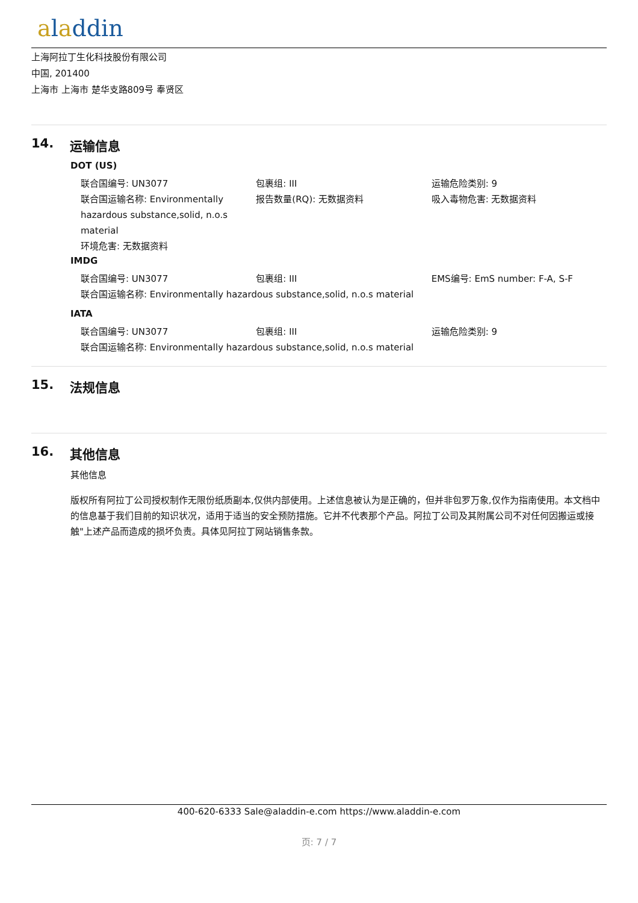aladdin
上海阿拉丁生化科技股份有限公司
中国, 201400
上海市 上海市 楚华支路809号 奉贤区
14. 运输信息
DOT (US)
联合国编号: UN3077 包裹组: III 运输危险类别: 9
联合国运输名称: Environmentally hazardous substance,solid, n.o.s material
报告数量(RQ): 无数据资料 吸入毒物危害: 无数据资料
环境危害: 无数据资料
IMDG
联合国编号: UN3077 包裹组: III EMS编号: EmS number: F-A, S-F
联合国运输名称: Environmentally hazardous substance,solid, n.o.s material
IATA
联合国编号: UN3077 包裹组: III 运输危险类别: 9
联合国运输名称: Environmentally hazardous substance,solid, n.o.s material
15. 法规信息
16. 其他信息
其他信息
版权所有阿拉丁公司授权制作无限份纸质副本,仅供内部使用。上述信息被认为是正确的，但并非包罗万象,仅作为指南使用。本文档中的信息基于我们目前的知识状况，适用于适当的安全预防措施。它并不代表那个产品。阿拉丁公司及其附属公司不对任何因搬运或接触"上述产品而造成的损坏负责。具体见阿拉丁网站销售条款。
400-620-6333 Sale@aladdin-e.com https://www.aladdin-e.com
页: 7 / 7